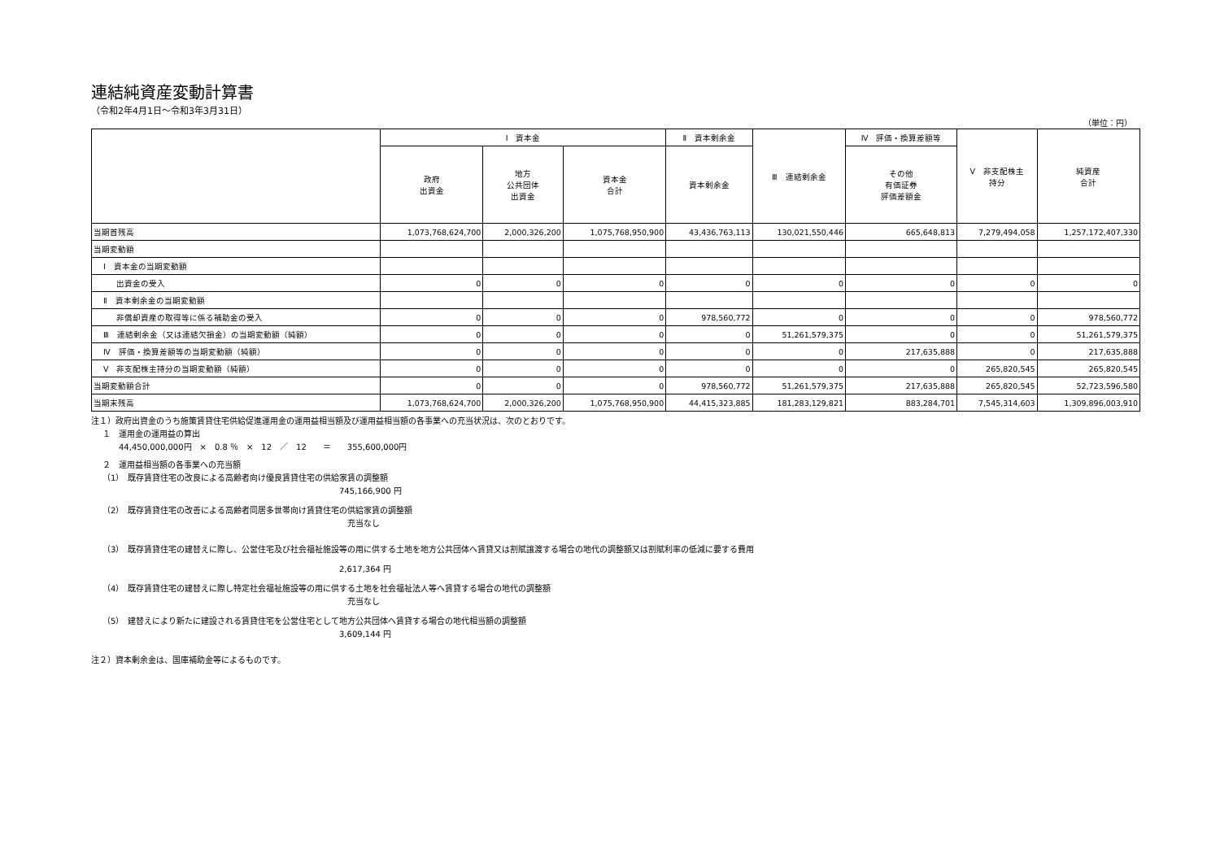連結純資産変動計算書
（令和2年4月1日～令和3年3月31日）
（単位：円）
| | Ⅰ 資本金 | | | Ⅱ 資本剰余金 | Ⅲ 連結剰余金 | Ⅳ 評価・換算差額等 | Ⅴ 非支配株主 持分 | 純資産 合計 |
| --- | --- | --- | --- | --- | --- | --- | --- | --- |
| | 政府 出資金 | 地方 公共団体 出資金 | 資本金 合計 | 資本剰余金 | | その他 有価証券 評価差額金 | | |
| 当期首残高 | 1,073,768,624,700 | 2,000,326,200 | 1,075,768,950,900 | 43,436,763,113 | 130,021,550,446 | 665,648,813 | 7,279,494,058 | 1,257,172,407,330 |
| 当期変動額 | | | | | | | | |
| Ⅰ 資本金の当期変動額 | | | | | | | | |
| 出資金の受入 | 0 | 0 | 0 | 0 | 0 | 0 | 0 | 0 |
| Ⅱ 資本剰余金の当期変動額 | | | | | | | | |
| 非償却資産の取得等に係る補助金の受入 | 0 | 0 | 0 | 978,560,772 | 0 | 0 | 0 | 978,560,772 |
| Ⅲ 連結剰余金（又は連結欠損金）の当期変動額（純額） | 0 | 0 | 0 | 0 | 51,261,579,375 | 0 | 0 | 51,261,579,375 |
| Ⅳ 評価・換算差額等の当期変動額（純額） | 0 | 0 | 0 | 0 | 0 | 217,635,888 | 0 | 217,635,888 |
| Ⅴ 非支配株主持分の当期変動額（純額） | 0 | 0 | 0 | 0 | 0 | 0 | 265,820,545 | 265,820,545 |
| 当期変動額合計 | 0 | 0 | 0 | 978,560,772 | 51,261,579,375 | 217,635,888 | 265,820,545 | 52,723,596,580 |
| 当期末残高 | 1,073,768,624,700 | 2,000,326,200 | 1,075,768,950,900 | 44,415,323,885 | 181,283,129,821 | 883,284,701 | 7,545,314,603 | 1,309,896,003,910 |
注１）政府出資金のうち施策賃貸住宅供給促進運用金の運用益相当額及び運用益相当額の各事業への充当状況は、次のとおりです。
１　運用金の運用益の算出
44,450,000,000円　×　0.8 ％　×　12　／　12　　＝　　355,600,000円
２　運用益相当額の各事業への充当額
（1）　既存賃貸住宅の改良による高齢者向け優良賃貸住宅の供給家賃の調整額
745,166,900 円
（2）　既存賃貸住宅の改善による高齢者同居多世帯向け賃貸住宅の供給家賃の調整額
充当なし
（3）　既存賃貸住宅の建替えに際し、公営住宅及び社会福祉施設等の用に供する土地を地方公共団体へ賃貸又は割賦譲渡する場合の地代の調整額又は割賦利率の低減に要する費用
2,617,364 円
（4）　既存賃貸住宅の建替えに際し特定社会福祉施設等の用に供する土地を社会福祉法人等へ賃貸する場合の地代の調整額
充当なし
（5）　建替えにより新たに建設される賃貸住宅を公営住宅として地方公共団体へ賃貸する場合の地代相当額の調整額
3,609,144 円
注２）資本剰余金は、国庫補助金等によるものです。